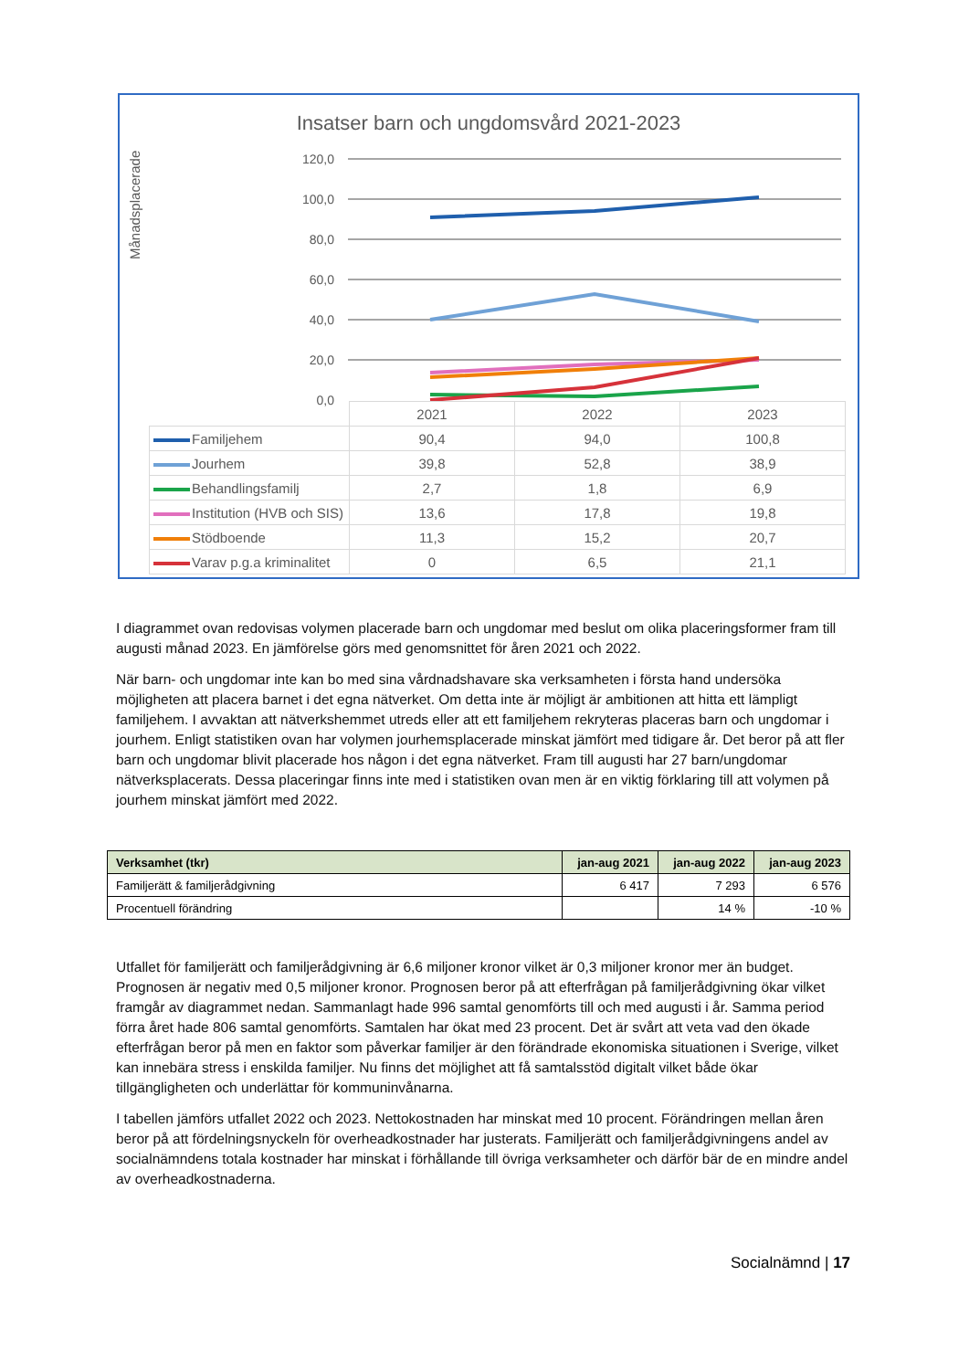Insatser barn och ungdomsvård 2021-2023
Månadsplacerade
120,0
100,0
80,0
60,0
40,0
20,0
0,0
| | 2021 | 2022 | 2023 |
| Familjehem | 90,4 | 94,0 | 100,8 |
| Jourhem | 39,8 | 52,8 | 38,9 |
| Behandlingsfamilj | 2,7 | 1,8 | 6,9 |
| Institution (HVB och SIS) | 13,6 | 17,8 | 19,8 |
| Stödboende | 11,3 | 15,2 | 20,7 |
| Varav p.g.a kriminalitet | 0 | 6,5 | 21,1 |
I diagrammet ovan redovisas volymen placerade barn och ungdomar med beslut om olika placeringsformer fram till augusti månad 2023. En jämförelse görs med genomsnittet för åren 2021 och 2022.
När barn- och ungdomar inte kan bo med sina vårdnadshavare ska verksamheten i första hand undersöka möjligheten att placera barnet i det egna nätverket. Om detta inte är möjligt är ambitionen att hitta ett lämpligt familjehem. I avvaktan att nätverkshemmet utreds eller att ett familjehem rekryteras placeras barn och ungdomar i jourhem. Enligt statistiken ovan har volymen jourhemsplacerade minskat jämfört med tidigare år. Det beror på att fler barn och ungdomar blivit placerade hos någon i det egna nätverket. Fram till augusti har 27 barn/ungdomar nätverksplacerats. Dessa placeringar finns inte med i statistiken ovan men är en viktig förklaring till att volymen på jourhem minskat jämfört med 2022.
| Verksamhet (tkr) | jan-aug 2021 | jan-aug 2022 | jan-aug 2023 |
| --- | --- | --- | --- |
| Familjerätt & familjerådgivning | 6 417 | 7 293 | 6 576 |
| Procentuell förändring | | 14 % | -10 % |
Utfallet för familjerätt och familjerådgivning är 6,6 miljoner kronor vilket är 0,3 miljoner kronor mer än budget. Prognosen är negativ med 0,5 miljoner kronor. Prognosen beror på att efterfrågan på familjerådgivning ökar vilket framgår av diagrammet nedan. Sammanlagt hade 996 samtal genomförts till och med augusti i år. Samma period förra året hade 806 samtal genomförts. Samtalen har ökat med 23 procent. Det är svårt att veta vad den ökade efterfrågan beror på men en faktor som påverkar familjer är den förändrade ekonomiska situationen i Sverige, vilket kan innebära stress i enskilda familjer. Nu finns det möjlighet att få samtalsstöd digitalt vilket både ökar tillgängligheten och underlättar för kommuninvånarna.
I tabellen jämförs utfallet 2022 och 2023. Nettokostnaden har minskat med 10 procent. Förändringen mellan åren beror på att fördelningsnyckeln för overheadkostnader har justerats. Familjerätt och familjerådgivningens andel av socialnämndens totala kostnader har minskat i förhållande till övriga verksamheter och därför bär de en mindre andel av overheadkostnaderna.
Socialnämnd | 17